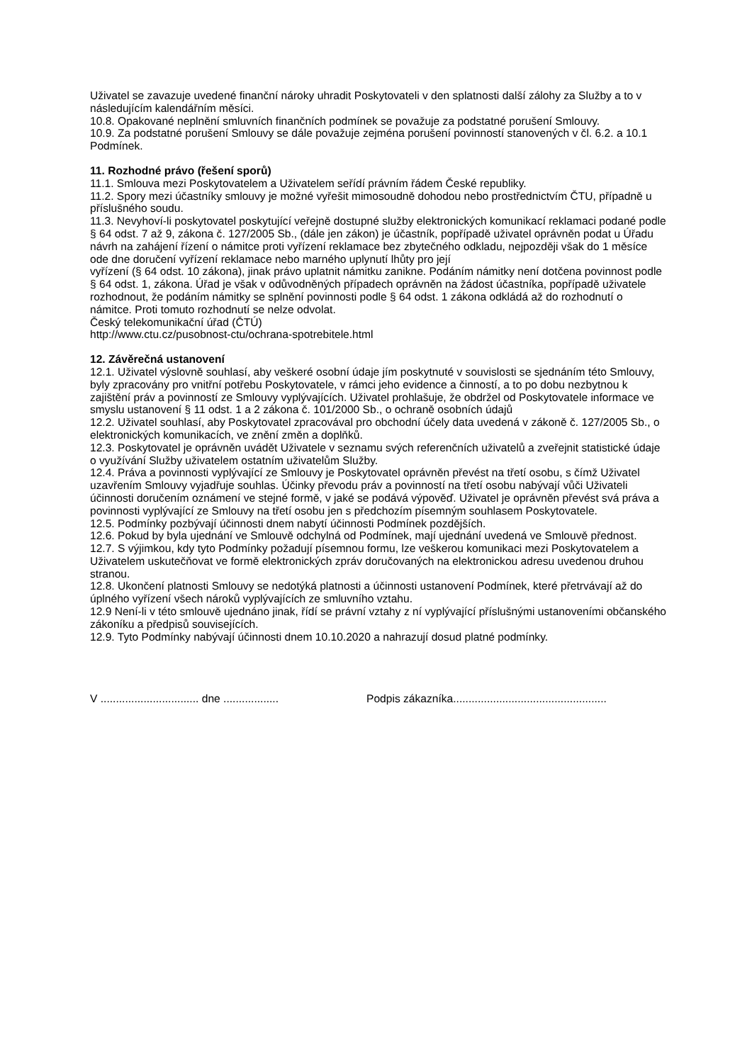Uživatel se zavazuje uvedené finanční nároky uhradit Poskytovateli v den splatnosti další zálohy za Služby a to v následujícím kalendářním měsíci.
10.8. Opakované neplnění smluvních finančních podmínek se považuje za podstatné porušení Smlouvy.
10.9. Za podstatné porušení Smlouvy se dále považuje zejména porušení povinností stanovených v čl. 6.2. a 10.1 Podmínek.
11. Rozhodné právo (řešení sporů)
11.1. Smlouva mezi Poskytovatelem a Uživatelem seřídí právním řádem České republiky.
11.2. Spory mezi účastníky smlouvy je možné vyřešit mimosoudně dohodou nebo prostřednictvím ČTU, případně u příslušného soudu.
11.3. Nevyhoví-li poskytovatel poskytující veřejně dostupné služby elektronických komunikací reklamaci podané podle § 64 odst. 7 až 9, zákona č. 127/2005 Sb., (dále jen zákon) je účastník, popřípadě uživatel oprávněn podat u Úřadu návrh na zahájení řízení o námitce proti vyřízení reklamace bez zbytečného odkladu, nejpozději však do 1 měsíce ode dne doručení vyřízení reklamace nebo marného uplynutí lhůty pro její
vyřízení (§ 64 odst. 10 zákona), jinak právo uplatnit námitku zanikne. Podáním námitky není dotčena povinnost podle § 64 odst. 1, zákona. Úřad je však v odůvodněných případech oprávněn na žádost účastníka, popřípadě uživatele rozhodnout, že podáním námitky se splnění povinnosti podle § 64 odst. 1 zákona odkládá až do rozhodnutí o námitce. Proti tomuto rozhodnutí se nelze odvolat.
Český telekomunikační úřad (ČTÚ)
http://www.ctu.cz/pusobnost-ctu/ochrana-spotrebitele.html
12. Závěrečná ustanovení
12.1. Uživatel výslovně souhlasí, aby veškeré osobní údaje jím poskytnuté v souvislosti se sjednáním této Smlouvy, byly zpracovány pro vnitřní potřebu Poskytovatele, v rámci jeho evidence a činností, a to po dobu nezbytnou k zajištění práv a povinností ze Smlouvy vyplývajících. Uživatel prohlašuje, že obdržel od Poskytovatele informace ve smyslu ustanovení § 11 odst. 1 a 2 zákona č. 101/2000 Sb., o ochraně osobních údajů
12.2. Uživatel souhlasí, aby Poskytovatel zpracovával pro obchodní účely data uvedená v zákoně č. 127/2005 Sb., o elektronických komunikacích, ve znění změn a doplňků.
12.3. Poskytovatel je oprávněn uvádět Uživatele v seznamu svých referenčních uživatelů a zveřejnit statistické údaje o využívání Služby uživatelem ostatním uživatelům Služby.
12.4. Práva a povinnosti vyplývající ze Smlouvy je Poskytovatel oprávněn převést na třetí osobu, s čímž Uživatel uzavřením Smlouvy vyjadřuje souhlas. Účinky převodu práv a povinností na třetí osobu nabývají vůči Uživateli účinnosti doručením oznámení ve stejné formě, v jaké se podává výpověď. Uživatel je oprávněn převést svá práva a povinnosti vyplývající ze Smlouvy na třetí osobu jen s předchozím písemným souhlasem Poskytovatele.
12.5. Podmínky pozbývají účinnosti dnem nabytí účinnosti Podmínek pozdějších.
12.6. Pokud by byla ujednání ve Smlouvě odchylná od Podmínek, mají ujednání uvedená ve Smlouvě přednost.
12.7. S výjimkou, kdy tyto Podmínky požadují písemnou formu, lze veškerou komunikaci mezi Poskytovatelem a Uživatelem uskutečňovat ve formě elektronických zpráv doručovaných na elektronickou adresu uvedenou druhou stranou.
12.8. Ukončení platnosti Smlouvy se nedotýká platnosti a účinnosti ustanovení Podmínek, které přetrvávají až do úplného vyřízení všech nároků vyplývajících ze smluvního vztahu.
12.9 Není-li v této smlouvě ujednáno jinak, řídí se právní vztahy z ní vyplývající příslušnými ustanoveními občanského zákoníku a předpisů souvisejících.
12.9. Tyto Podmínky nabývají účinnosti dnem 10.10.2020 a nahrazují dosud platné podmínky.
V ................................ dne .................. Podpis zákazníka..................................................